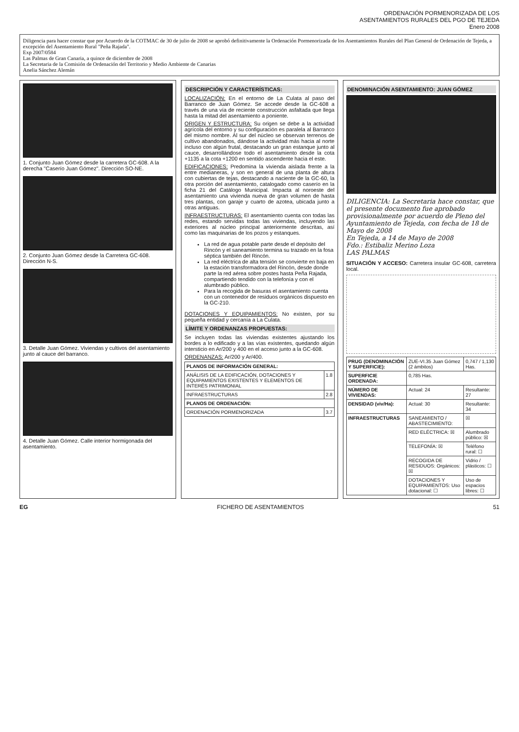ORDENACIÓN PORMENORIZADA DE LOS
ASENTAMIENTOS RURALES DEL PGO DE TEJEDA
Enero 2008
Diligencia para hacer constar que por Acuerdo de la COTMAC de 30 de julio de 2008 se aprobó definitivamente la Ordenación Pormenorizada de los Asentamientos Rurales del Plan General de Ordenación de Tejeda, a excepción del Asentamiento Rural "Peña Rajada".
Exp 2007/0584
Las Palmas de Gran Canaria, a quince de diciembre de 2008
La Secretaria de la Comisión de Ordenación del Territorio y Medio Ambiente de Canarias
Anelia Sánchez Alemán
1. Conjunto Juan Gómez desde la carretera GC-608. A la derecha "Caserío Juan Gómez". Dirección SO-NE.
2. Conjunto Juan Gómez desde la Carretera GC-608. Dirección N-S.
3. Detalle Juan Gómez. Viviendas y cultivos del asentamiento junto al cauce del barranco.
4. Detalle Juan Gómez. Calle interior hormigonada del asentamiento.
DESCRIPCIÓN Y CARACTERÍSTICAS:
LOCALIZACIÓN: En el entorno de La Culata al paso del Barranco de Juan Gómez. Se accede desde la GC-608 a través de una vía de reciente construcción asfaltada que llega hasta la mitad del asentamiento a poniente.
ORIGEN Y ESTRUCTURA: Su origen se debe a la actividad agrícola del entorno y su configuración es paralela al Barranco del mismo nombre. Al sur del núcleo se observan terrenos de cultivo abandonados, dándose la actividad más hacia al norte incluso con algún frutal, destacando un gran estanque junto al cauce, desarrollándose todo el asentamiento desde la cota +1135 a la cota +1200 en sentido ascendente hacia el este.
EDIFICACIONES: Predomina la vivienda aislada frente a la entre medianeras, y son en general de una planta de altura con cubiertas de tejas, destacando a naciente de la GC-60, la otra porción del asentamiento, catalogado como caserío en la ficha 21 del Catálogo Municipal. Impacta al noroeste del asentamiento una vivienda nueva de gran volumen de hasta tres plantas, con garaje y cuarto de azotea, ubicada junto a otras antiguas.
INFRAESTRUCTURAS: El asentamiento cuenta con todas las redes, estando servidas todas las viviendas, incluyendo las exteriores al núcleo principal anteriormente descritas, así como las maquinarias de los pozos y estanques.
La red de agua potable parte desde el depósito del Rincón y el saneamiento termina su trazado en la fosa séptica también del Rincón.
La red eléctrica de alta tensión se convierte en baja en la estación transformadora del Rincón, desde donde parte la red aérea sobre postes hasta Peña Rajada, compartiendo tendido con la telefonía y con el alumbrado público.
Para la recogida de basuras el asentamiento cuenta con un contenedor de residuos orgánicos dispuesto en la GC-210.
DOTACIONES Y EQUIPAMIENTOS: No existen, por su pequeña entidad y cercanía a La Culata.
LÍMITE Y ORDENANZAS PROPUESTAS:
Se incluyen todas las viviendas existentes ajustando los bordes a lo edificado y a las vías existentes, quedando algún intersticio en Ar/200 y 400 en el acceso junto a la GC-608.
ORDENANZAS: Ar/200 y Ar/400.
| PLANOS DE INFORMACIÓN GENERAL: | |
| --- | --- |
| ANÁLISIS DE LA EDIFICACIÓN, DOTACIONES Y EQUIPAMIENTOS EXISTENTES Y ELEMENTOS DE INTERÉS PATRIMONIAL | 1.8 |
| INFRAESTRUCTURAS | 2.8 |
| PLANOS DE ORDENACIÓN: | |
| ORDENACIÓN PORMENORIZADA | 3.7 |
DENOMINACIÓN ASENTAMIENTO: JUAN GÓMEZ
DILIGENCIA: La Secretaria hace constar, que el presente documento fue aprobado provisionalmente por acuerdo de Pleno del Ayuntamiento de Tejeda, con fecha de 18 de Mayo de 2008
En Tejeda, a 14 de Mayo de 2008
Fdo.: Estibaliz Merino Loza
LAS PALMAS
SITUACIÓN Y ACCESO: Carretera insular GC-608, carretera local.
| PRUG (DENOMINACIÓN Y SUPERFICIE): | ZUE-VI.35 Juan Gómez (2 ámbitos) | 0,747 / 1,130 Has. |
| SUPERFICIE ORDENADA: | 0,785 Has. | |
| NÚMERO DE VIVIENDAS: | Actual: 24 | Resultante: 27 |
| DENSIDAD (viv/Ha): | Actual: 30 | Resultante: 34 |
| INFRAESTRUCTURAS | SANEAMIENTO / ABASTECIMIENTO: | ☒ |
| | RED ELÉCTRICA: ☒ | Alumbrado público: ☒ |
| | TELEFONÍA: ☒ | Teléfono rural: ☐ |
| | RECOGIDA DE RESIDUOS: Orgánicos: ☒ | Vidrio / plásticos: ☐ |
| | DOTACIONES Y EQUIPAMIENTOS: Uso dotacional: ☐ | Uso de espacios libres: ☐ |
EG FICHERO DE ASENTAMIENTOS 51